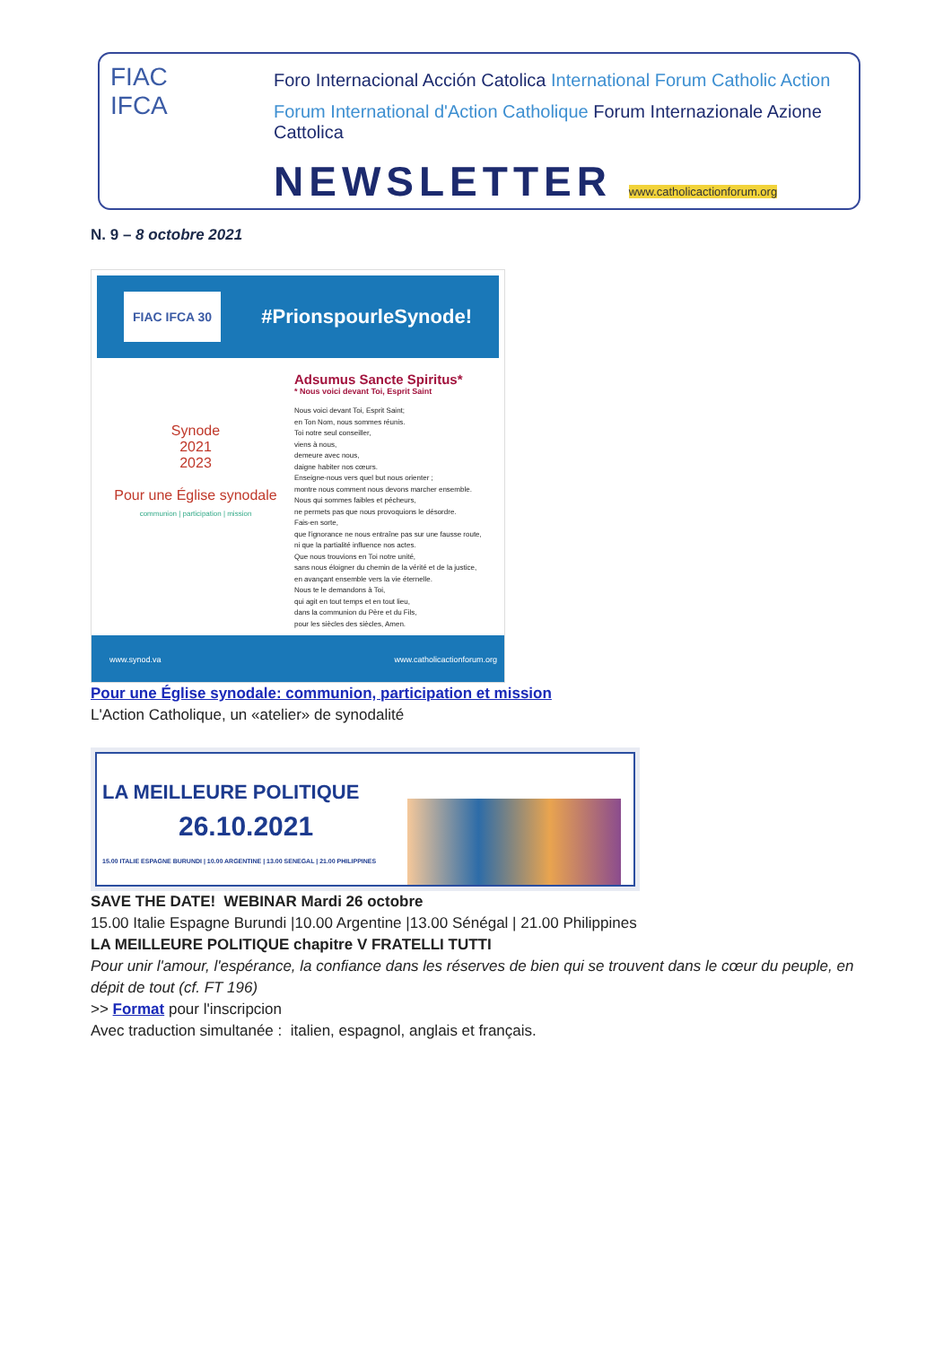FIAC
IFCA
Foro Internacional Acción Catolica International Forum Catholic Action
Forum International d'Action Catholique Forum Internazionale Azione Cattolica
NEWSLETTER www.catholicactionforum.org
N. 9 – 8 octobre 2021
FIAC IFCA 30 #PrionspourleSynode!
Synode
2021
2023
Pour une Église synodale
communion | participation | mission
Adsumus Sancte Spiritus*
* Nous voici devant Toi, Esprit Saint
Nous voici devant Toi, Esprit Saint;
en Ton Nom, nous sommes réunis.
Toi notre seul conseiller,
viens à nous,
demeure avec nous,
daigne habiter nos cœurs.
Enseigne-nous vers quel but nous orienter ;
montre nous comment nous devons marcher ensemble.
Nous qui sommes faibles et pécheurs,
ne permets pas que nous provoquions le désordre.
Fais-en sorte,
que l'ignorance ne nous entraîne pas sur une fausse route,
ni que la partialité influence nos actes.
Que nous trouvions en Toi notre unité,
sans nous éloigner du chemin de la vérité et de la justice,
en avançant ensemble vers la vie éternelle.
Nous te le demandons à Toi,
qui agit en tout temps et en tout lieu,
dans la communion du Père et du Fils,
pour les siècles des siècles, Amen.
www.synod.va www.catholicactionforum.org
Pour une Église synodale: communion, participation et mission
L'Action Catholique, un «atelier» de synodalité
LA MEILLEURE POLITIQUE
26.10.2021
15.00 ITALIE ESPAGNE BURUNDI | 10.00 ARGENTINE | 13.00 SENEGAL | 21.00 PHILIPPINES
SAVE THE DATE! WEBINAR Mardi 26 octobre
15.00 Italie Espagne Burundi |10.00 Argentine |13.00 Sénégal | 21.00 Philippines
LA MEILLEURE POLITIQUE chapitre V FRATELLI TUTTI
Pour unir l'amour, l'espérance, la confiance dans les réserves de bien qui se trouvent dans le cœur du peuple, en dépit de tout (cf. FT 196)
>> Format pour l'inscripcion
Avec traduction simultanée : italien, espagnol, anglais et français.